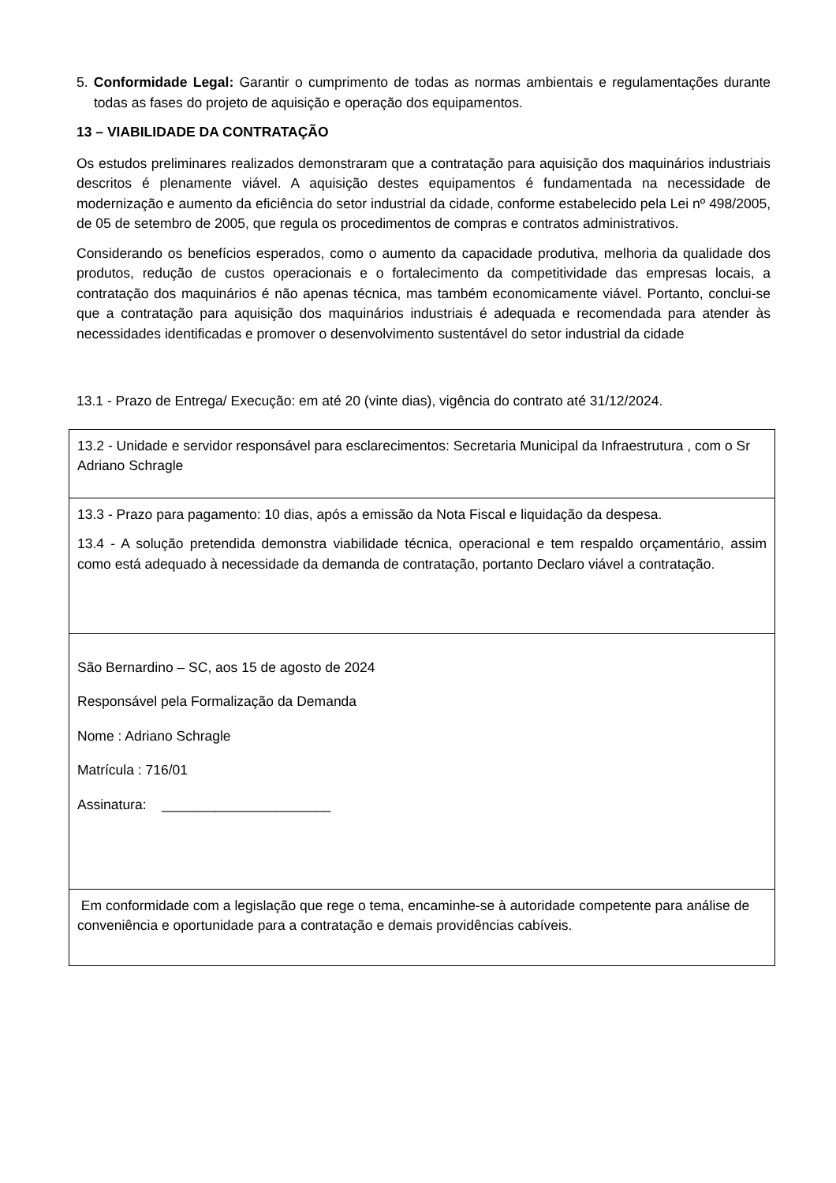5. Conformidade Legal: Garantir o cumprimento de todas as normas ambientais e regulamentações durante todas as fases do projeto de aquisição e operação dos equipamentos.
13 – VIABILIDADE DA CONTRATAÇÃO
Os estudos preliminares realizados demonstraram que a contratação para aquisição dos maquinários industriais descritos é plenamente viável. A aquisição destes equipamentos é fundamentada na necessidade de modernização e aumento da eficiência do setor industrial da cidade, conforme estabelecido pela Lei nº 498/2005, de 05 de setembro de 2005, que regula os procedimentos de compras e contratos administrativos.
Considerando os benefícios esperados, como o aumento da capacidade produtiva, melhoria da qualidade dos produtos, redução de custos operacionais e o fortalecimento da competitividade das empresas locais, a contratação dos maquinários é não apenas técnica, mas também economicamente viável. Portanto, conclui-se que a contratação para aquisição dos maquinários industriais é adequada e recomendada para atender às necessidades identificadas e promover o desenvolvimento sustentável do setor industrial da cidade
13.1 - Prazo de Entrega/ Execução: em até 20 (vinte dias), vigência do contrato até 31/12/2024.
| 13.2 - Unidade e servidor responsável para esclarecimentos: Secretaria Municipal da Infraestrutura , com o Sr Adriano Schragle |
| 13.3 - Prazo para pagamento: 10 dias, após a emissão da Nota Fiscal e liquidação da despesa. 13.4 - A solução pretendida demonstra viabilidade técnica, operacional e tem respaldo orçamentário, assim como está adequado à necessidade da demanda de contratação, portanto Declaro viável a contratação. |
| São Bernardino – SC, aos 15 de agosto de 2024 Responsável pela Formalização da Demanda Nome : Adriano Schragle Matrícula : 716/01 Assinatura: ______________________ |
| Em conformidade com a legislação que rege o tema, encaminhe-se à autoridade competente para análise de conveniência e oportunidade para a contratação e demais providências cabíveis. |